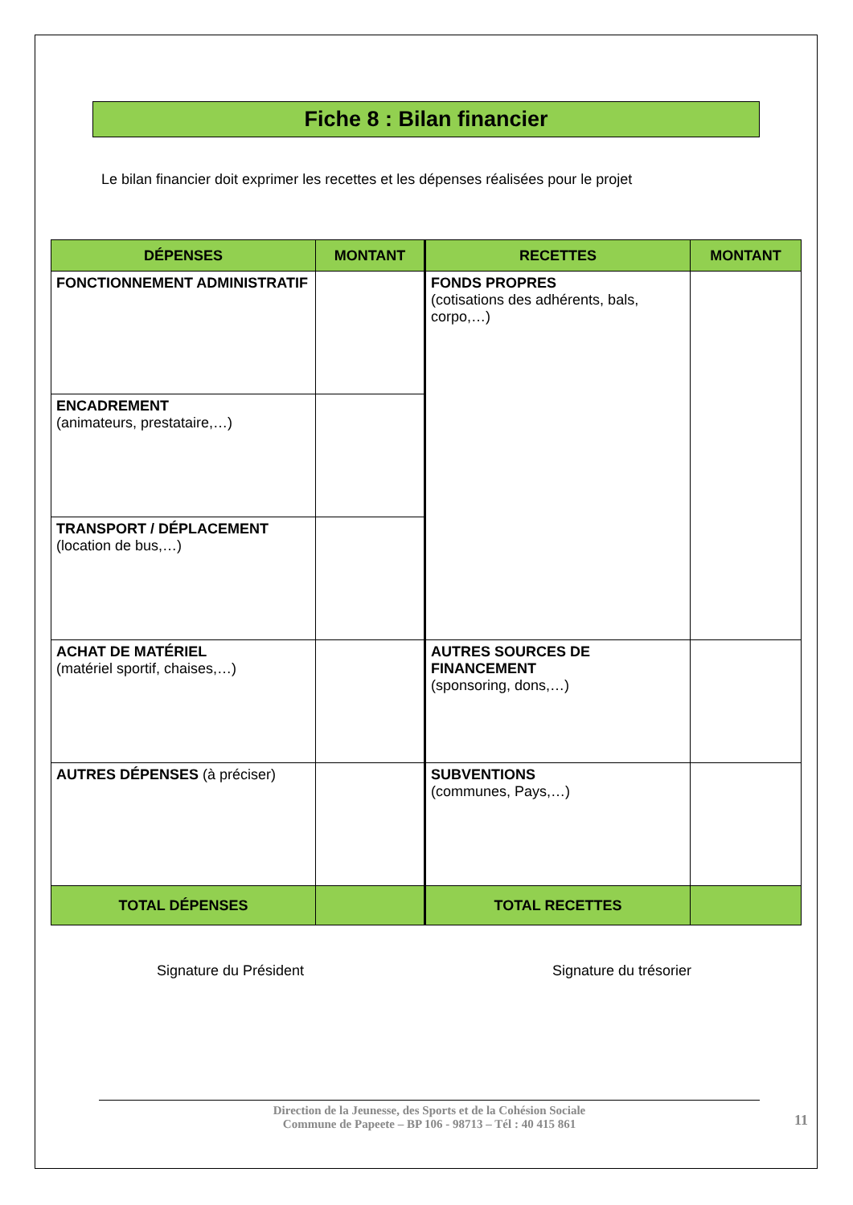Fiche 8 : Bilan financier
Le bilan financier doit exprimer les recettes et les dépenses réalisées pour le projet
| DÉPENSES | MONTANT | RECETTES | MONTANT |
| --- | --- | --- | --- |
| FONCTIONNEMENT ADMINISTRATIF | | FONDS PROPRES (cotisations des adhérents, bals, corpo,…) | |
| ENCADREMENT (animateurs, prestataire,…) | | | |
| TRANSPORT / DÉPLACEMENT (location de bus,…) | | | |
| ACHAT DE MATÉRIEL (matériel sportif, chaises,…) | | AUTRES SOURCES DE FINANCEMENT (sponsoring, dons,…) | |
| AUTRES DÉPENSES (à préciser) | | SUBVENTIONS (communes, Pays,…) | |
| TOTAL DÉPENSES | | TOTAL RECETTES | |
Signature du Président Signature du trésorier
Direction de la Jeunesse, des Sports et de la Cohésion Sociale
Commune de Papeete – BP 106 - 98713 – Tél : 40 415 861
11